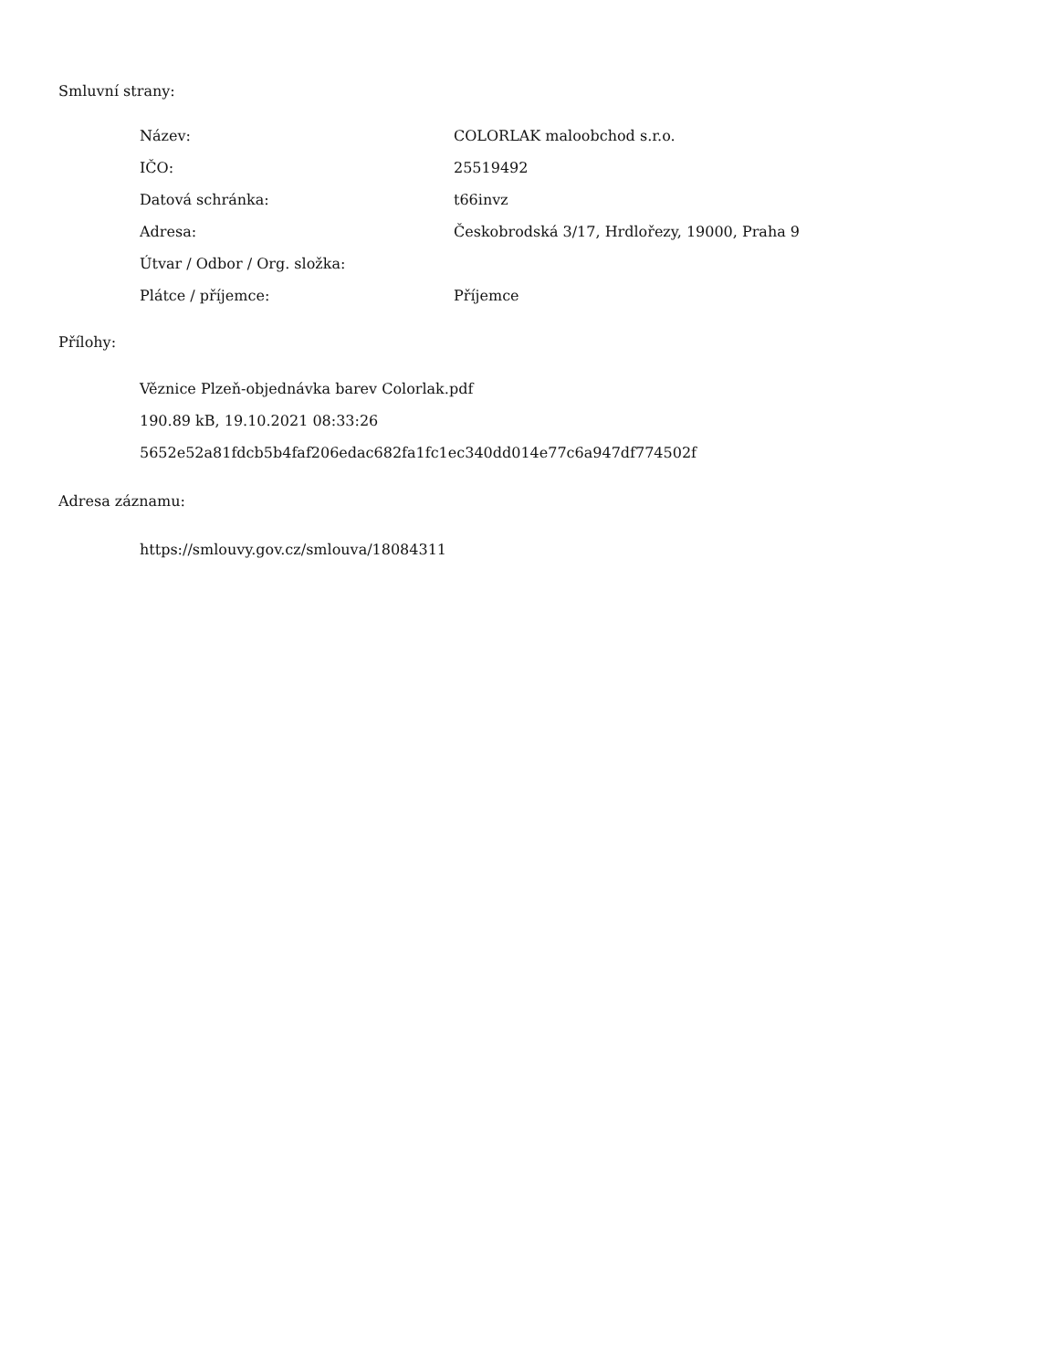Smluvní strany:
| Název: | COLORLAK maloobchod s.r.o. |
| IČO: | 25519492 |
| Datová schránka: | t66invz |
| Adresa: | Českobrodská 3/17, Hrdlořezy, 19000, Praha 9 |
| Útvar / Odbor / Org. složka: | |
| Plátce / příjemce: | Příjemce |
Přílohy:
Věznice Plzeň-objednávka barev Colorlak.pdf
190.89 kB, 19.10.2021 08:33:26
5652e52a81fdcb5b4faf206edac682fa1fc1ec340dd014e77c6a947df774502f
Adresa záznamu:
https://smlouvy.gov.cz/smlouva/18084311